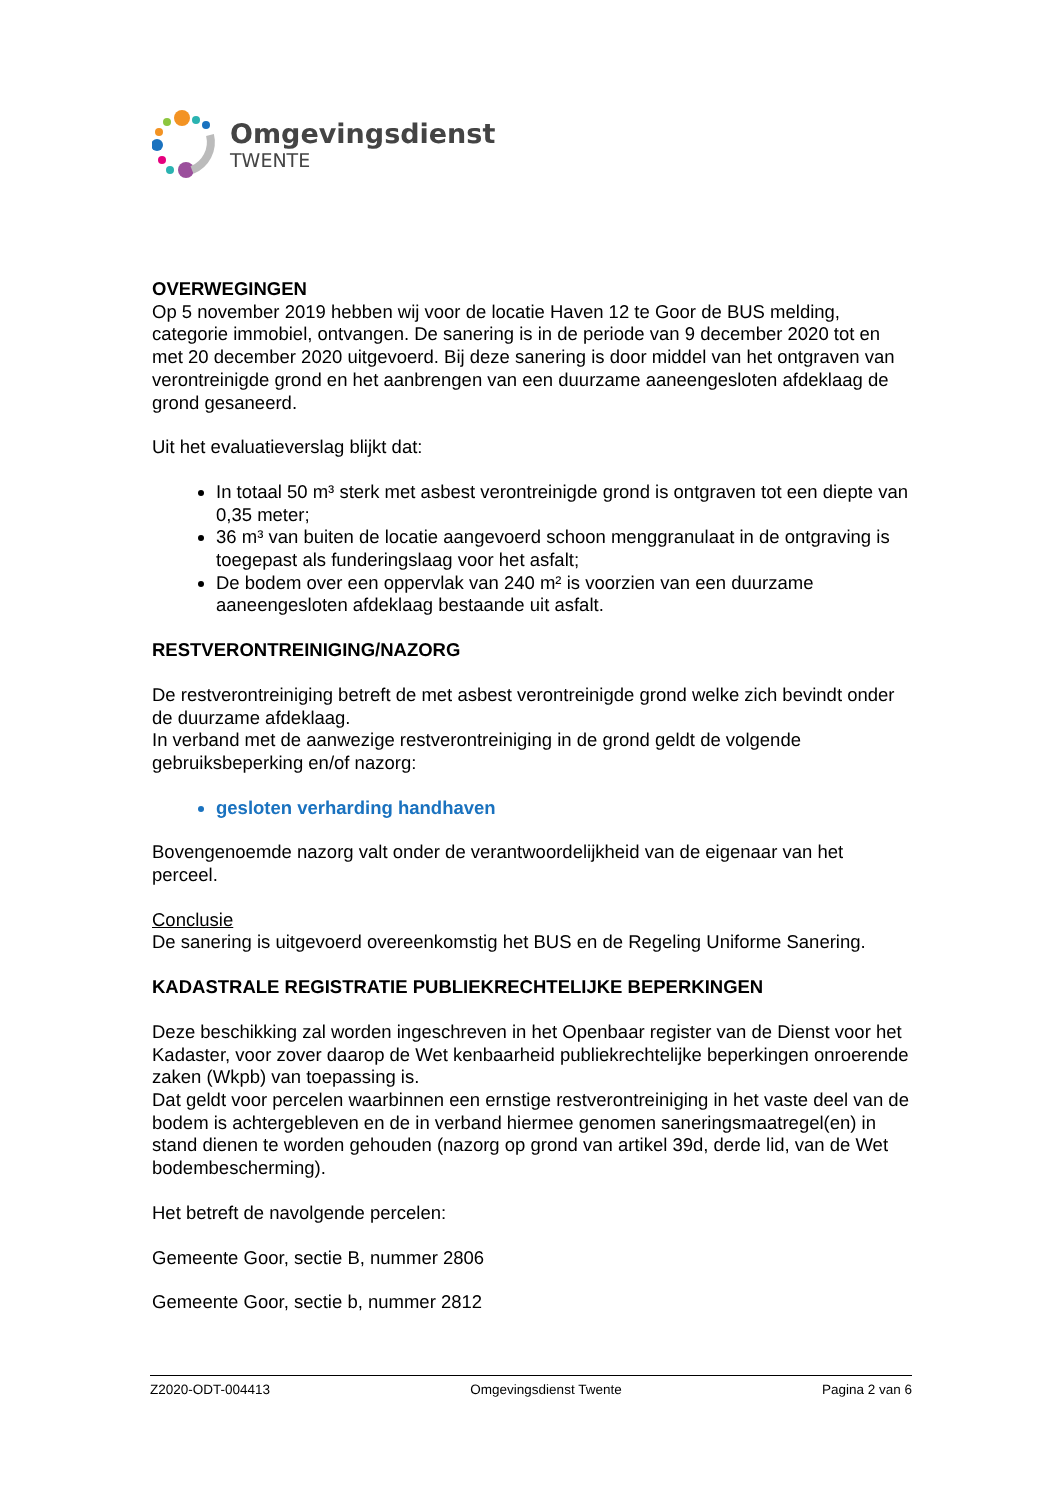Omgevingsdienst
TWENTE
OVERWEGINGEN
Op 5 november 2019 hebben wij voor de locatie Haven 12 te Goor de BUS melding, categorie immobiel, ontvangen. De sanering is in de periode van 9 december 2020 tot en met 20 december 2020 uitgevoerd. Bij deze sanering is door middel van het ontgraven van verontreinigde grond en het aanbrengen van een duurzame aaneengesloten afdeklaag de grond gesaneerd.
Uit het evaluatieverslag blijkt dat:
In totaal 50 m³ sterk met asbest verontreinigde grond is ontgraven tot een diepte van 0,35 meter;
36 m³ van buiten de locatie aangevoerd schoon menggranulaat in de ontgraving is toegepast als funderingslaag voor het asfalt;
De bodem over een oppervlak van 240 m² is voorzien van een duurzame aaneengesloten afdeklaag bestaande uit asfalt.
RESTVERONTREINIGING/NAZORG
De restverontreiniging betreft de met asbest verontreinigde grond welke zich bevindt onder de duurzame afdeklaag.
In verband met de aanwezige restverontreiniging in de grond geldt de volgende gebruiksbeperking en/of nazorg:
gesloten verharding handhaven
Bovengenoemde nazorg valt onder de verantwoordelijkheid van de eigenaar van het perceel.
Conclusie
De sanering is uitgevoerd overeenkomstig het BUS en de Regeling Uniforme Sanering.
KADASTRALE REGISTRATIE PUBLIEKRECHTELIJKE BEPERKINGEN
Deze beschikking zal worden ingeschreven in het Openbaar register van de Dienst voor het Kadaster, voor zover daarop de Wet kenbaarheid publiekrechtelijke beperkingen onroerende zaken (Wkpb) van toepassing is.
Dat geldt voor percelen waarbinnen een ernstige restverontreiniging in het vaste deel van de bodem is achtergebleven en de in verband hiermee genomen saneringsmaatregel(en) in stand dienen te worden gehouden (nazorg op grond van artikel 39d, derde lid, van de Wet bodembescherming).
Het betreft de navolgende percelen:
Gemeente Goor, sectie B, nummer 2806
Gemeente Goor, sectie b, nummer 2812
Z2020-ODT-004413 Omgevingsdienst Twente Pagina 2 van 6